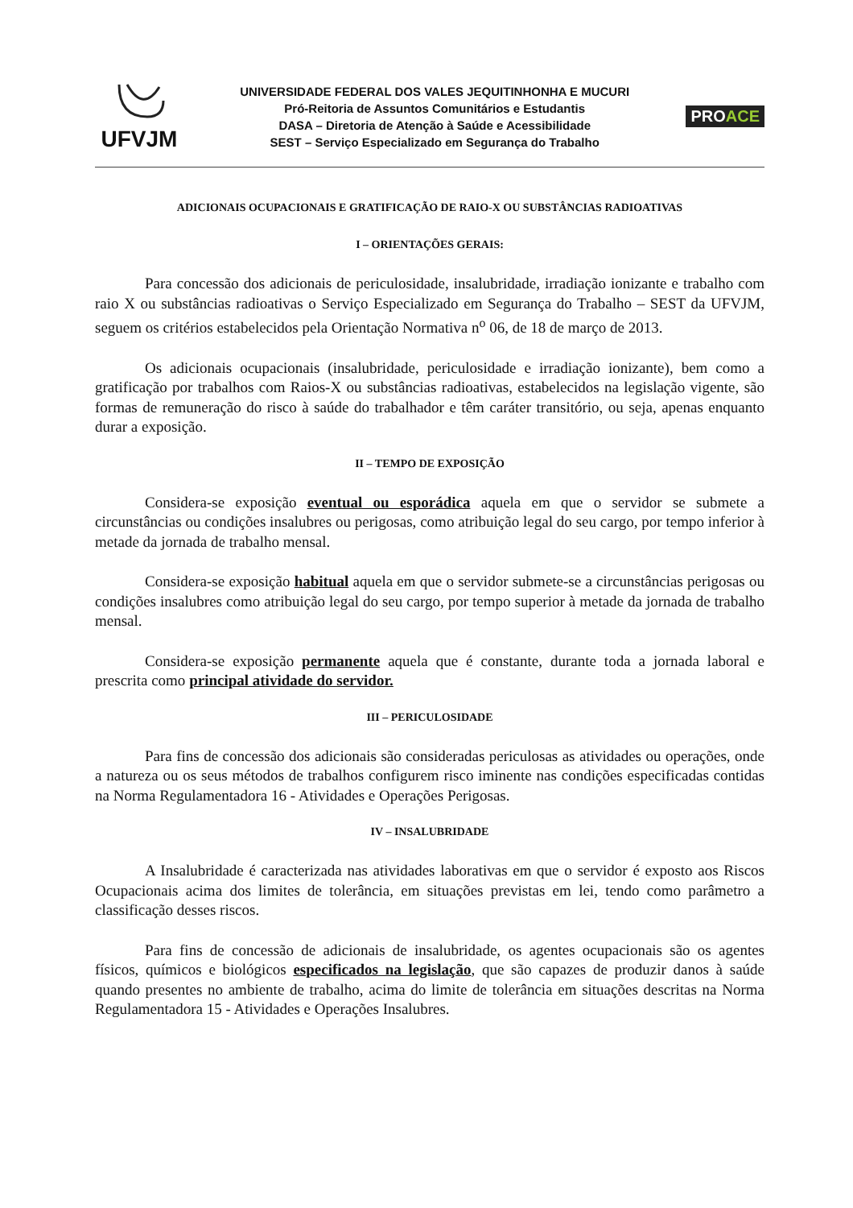UFVJM
UNIVERSIDADE FEDERAL DOS VALES JEQUITINHONHA E MUCURI
Pró-Reitoria de Assuntos Comunitários e Estudantis
DASA – Diretoria de Atenção à Saúde e Acessibilidade
SEST – Serviço Especializado em Segurança do Trabalho
PROACE
ADICIONAIS OCUPACIONAIS E GRATIFICAÇÃO DE RAIO-X OU SUBSTÂNCIAS RADIOATIVAS
I – ORIENTAÇÕES GERAIS:
Para concessão dos adicionais de periculosidade, insalubridade, irradiação ionizante e trabalho com raio X ou substâncias radioativas o Serviço Especializado em Segurança do Trabalho – SEST da UFVJM, seguem os critérios estabelecidos pela Orientação Normativa n<sup>o</sup> 06, de 18 de março de 2013.
Os adicionais ocupacionais (insalubridade, periculosidade e irradiação ionizante), bem como a gratificação por trabalhos com Raios-X ou substâncias radioativas, estabelecidos na legislação vigente, são formas de remuneração do risco à saúde do trabalhador e têm caráter transitório, ou seja, apenas enquanto durar a exposição.
II – TEMPO DE EXPOSIÇÃO
Considera-se exposição eventual ou esporádica aquela em que o servidor se submete a circunstâncias ou condições insalubres ou perigosas, como atribuição legal do seu cargo, por tempo inferior à metade da jornada de trabalho mensal.
Considera-se exposição habitual aquela em que o servidor submete-se a circunstâncias perigosas ou condições insalubres como atribuição legal do seu cargo, por tempo superior à metade da jornada de trabalho mensal.
Considera-se exposição permanente aquela que é constante, durante toda a jornada laboral e prescrita como principal atividade do servidor.
III – PERICULOSIDADE
Para fins de concessão dos adicionais são consideradas periculosas as atividades ou operações, onde a natureza ou os seus métodos de trabalhos configurem risco iminente nas condições especificadas contidas na Norma Regulamentadora 16 - Atividades e Operações Perigosas.
IV – INSALUBRIDADE
A Insalubridade é caracterizada nas atividades laborativas em que o servidor é exposto aos Riscos Ocupacionais acima dos limites de tolerância, em situações previstas em lei, tendo como parâmetro a classificação desses riscos.
Para fins de concessão de adicionais de insalubridade, os agentes ocupacionais são os agentes físicos, químicos e biológicos especificados na legislação, que são capazes de produzir danos à saúde quando presentes no ambiente de trabalho, acima do limite de tolerância em situações descritas na Norma Regulamentadora 15 - Atividades e Operações Insalubres.